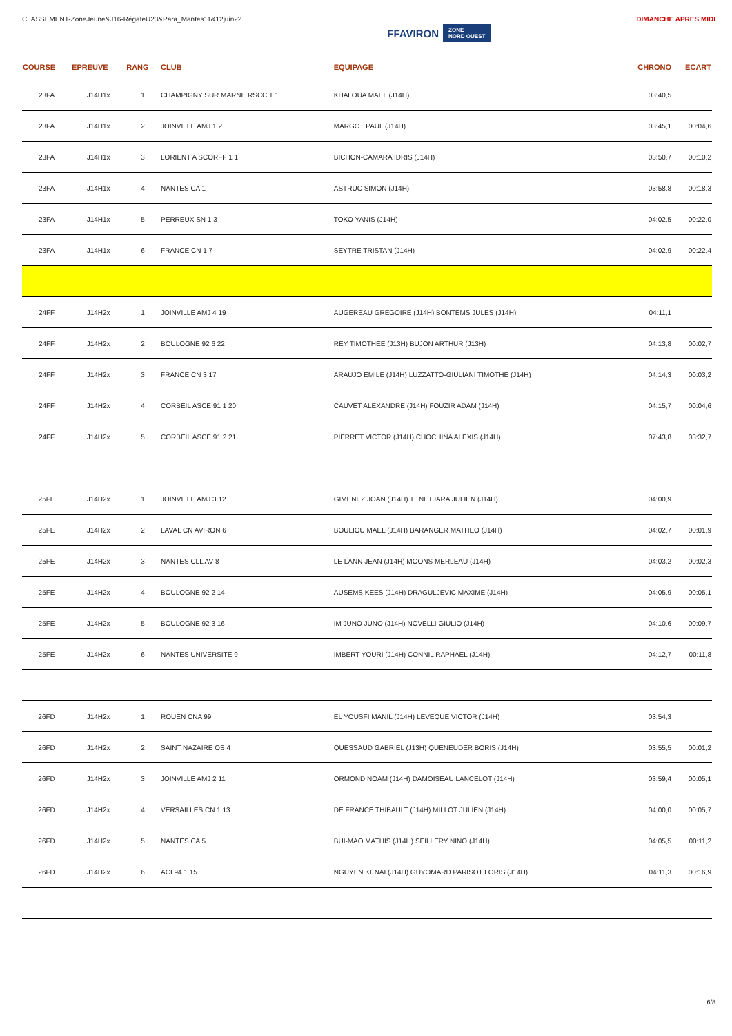CLASSEMENT-ZoneJeune&J16-RégateU23&Para_Mantes11&12juin22
FFAVIRON ZONE
NORD OUEST
DIMANCHE APRES MIDI
| COURSE | EPREUVE | RANG | CLUB | EQUIPAGE | CHRONO | ECART |
| --- | --- | --- | --- | --- | --- | --- |
| 23FA | J14H1x | 1 | CHAMPIGNY SUR MARNE RSCC 1 1 | KHALOUA MAEL (J14H) | 03:40,5 | |
| 23FA | J14H1x | 2 | JOINVILLE AMJ 1 2 | MARGOT PAUL (J14H) | 03:45,1 | 00:04,6 |
| 23FA | J14H1x | 3 | LORIENT A SCORFF 1 1 | BICHON-CAMARA IDRIS (J14H) | 03:50,7 | 00:10,2 |
| 23FA | J14H1x | 4 | NANTES CA 1 | ASTRUC SIMON (J14H) | 03:58,8 | 00:18,3 |
| 23FA | J14H1x | 5 | PERREUX SN 1 3 | TOKO YANIS (J14H) | 04:02,5 | 00:22,0 |
| 23FA | J14H1x | 6 | FRANCE CN 1 7 | SEYTRE TRISTAN (J14H) | 04:02,9 | 00:22,4 |
| 24FF | J14H2x | 1 | JOINVILLE AMJ 4 19 | AUGEREAU GREGOIRE (J14H) BONTEMS JULES (J14H) | 04:11,1 | |
| 24FF | J14H2x | 2 | BOULOGNE 92 6 22 | REY TIMOTHEE (J13H) BUJON ARTHUR (J13H) | 04:13,8 | 00:02,7 |
| 24FF | J14H2x | 3 | FRANCE CN 3 17 | ARAUJO EMILE (J14H) LUZZATTO-GIULIANI TIMOTHE (J14H) | 04:14,3 | 00:03,2 |
| 24FF | J14H2x | 4 | CORBEIL ASCE 91 1 20 | CAUVET ALEXANDRE (J14H) FOUZIR ADAM (J14H) | 04:15,7 | 00:04,6 |
| 24FF | J14H2x | 5 | CORBEIL ASCE 91 2 21 | PIERRET VICTOR (J14H) CHOCHINA ALEXIS (J14H) | 07:43,8 | 03:32,7 |
| 25FE | J14H2x | 1 | JOINVILLE AMJ 3 12 | GIMENEZ JOAN (J14H) TENETJARA JULIEN (J14H) | 04:00,9 | |
| 25FE | J14H2x | 2 | LAVAL CN AVIRON 6 | BOULIOU MAEL (J14H) BARANGER MATHEO (J14H) | 04:02,7 | 00:01,9 |
| 25FE | J14H2x | 3 | NANTES CLL AV 8 | LE LANN JEAN (J14H) MOONS MERLEAU (J14H) | 04:03,2 | 00:02,3 |
| 25FE | J14H2x | 4 | BOULOGNE 92 2 14 | AUSEMS KEES (J14H) DRAGULJEVIC MAXIME (J14H) | 04:05,9 | 00:05,1 |
| 25FE | J14H2x | 5 | BOULOGNE 92 3 16 | IM JUNO JUNO (J14H) NOVELLI GIULIO (J14H) | 04:10,6 | 00:09,7 |
| 25FE | J14H2x | 6 | NANTES UNIVERSITE 9 | IMBERT YOURI (J14H) CONNIL RAPHAEL (J14H) | 04:12,7 | 00:11,8 |
| 26FD | J14H2x | 1 | ROUEN CNA 99 | EL YOUSFI MANIL (J14H) LEVEQUE VICTOR (J14H) | 03:54,3 | |
| 26FD | J14H2x | 2 | SAINT NAZAIRE OS 4 | QUESSAUD GABRIEL (J13H) QUENEUDER BORIS (J14H) | 03:55,5 | 00:01,2 |
| 26FD | J14H2x | 3 | JOINVILLE AMJ 2 11 | ORMOND NOAM (J14H) DAMOISEAU LANCELOT (J14H) | 03:59,4 | 00:05,1 |
| 26FD | J14H2x | 4 | VERSAILLES CN 1 13 | DE FRANCE THIBAULT (J14H) MILLOT JULIEN (J14H) | 04:00,0 | 00:05,7 |
| 26FD | J14H2x | 5 | NANTES CA 5 | BUI-MAO MATHIS (J14H) SEILLERY NINO (J14H) | 04:05,5 | 00:11,2 |
| 26FD | J14H2x | 6 | ACI 94 1 15 | NGUYEN KENAI (J14H) GUYOMARD PARISOT LORIS (J14H) | 04:11,3 | 00:16,9 |
6/8